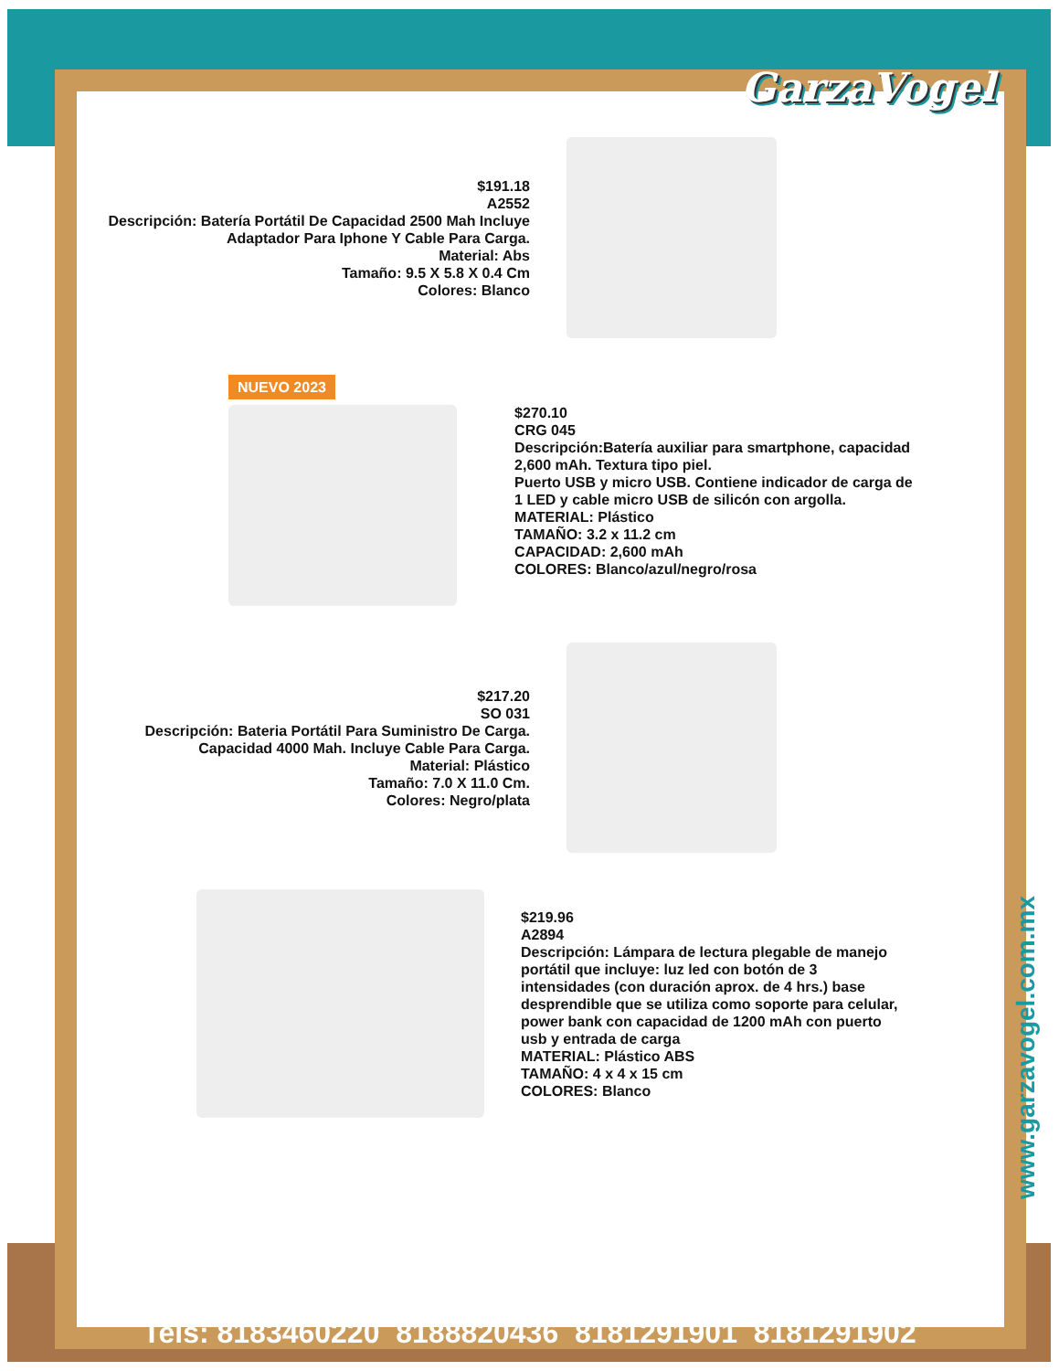GarzaVogel
$191.18
A2552
Descripción: Batería Portátil De Capacidad 2500 Mah Incluye Adaptador Para Iphone Y Cable Para Carga.
Material: Abs
Tamaño: 9.5 X 5.8 X 0.4 Cm
Colores: Blanco
NUEVO 2023
$270.10
CRG 045
Descripción:Batería auxiliar para smartphone, capacidad 2,600 mAh. Textura tipo piel.
Puerto USB y micro USB. Contiene indicador de carga de 1 LED y cable micro USB de silicón con argolla.
MATERIAL: Plástico
TAMAÑO: 3.2 x 11.2 cm
CAPACIDAD: 2,600 mAh
COLORES: Blanco/azul/negro/rosa
$217.20
SO 031
Descripción: Bateria Portátil Para Suministro De Carga. Capacidad 4000 Mah. Incluye Cable Para Carga.
Material: Plástico
Tamaño: 7.0 X 11.0 Cm.
Colores: Negro/plata
$219.96
A2894
Descripción: Lámpara de lectura plegable de manejo portátil que incluye: luz led con botón de 3 intensidades (con duración aprox. de 4 hrs.) base desprendible que se utiliza como soporte para celular, power bank con capacidad de 1200 mAh con puerto usb y entrada de carga
MATERIAL: Plástico ABS
TAMAÑO: 4 x 4 x 15 cm
COLORES: Blanco
www.garzavogel.com.mx
Tels: 8183460220 8188820436 8181291901 8181291902